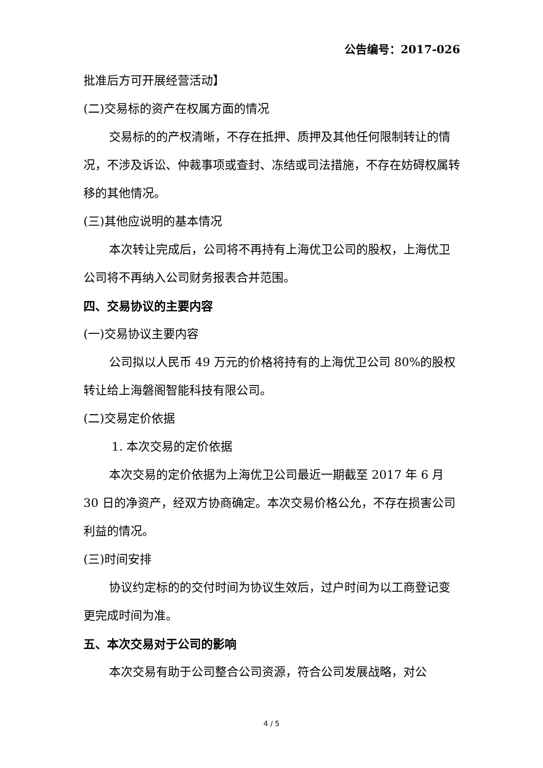公告编号：2017-026
批准后方可开展经营活动】
(二)交易标的资产在权属方面的情况
交易标的的产权清晰，不存在抵押、质押及其他任何限制转让的情况，不涉及诉讼、仲裁事项或查封、冻结或司法措施，不存在妨碍权属转移的其他情况。
(三)其他应说明的基本情况
本次转让完成后，公司将不再持有上海优卫公司的股权，上海优卫公司将不再纳入公司财务报表合并范围。
四、交易协议的主要内容
(一)交易协议主要内容
公司拟以人民币 49 万元的价格将持有的上海优卫公司 80%的股权转让给上海磐阁智能科技有限公司。
(二)交易定价依据
1. 本次交易的定价依据
本次交易的定价依据为上海优卫公司最近一期截至 2017 年 6 月 30 日的净资产，经双方协商确定。本次交易价格公允，不存在损害公司利益的情况。
(三)时间安排
协议约定标的的交付时间为协议生效后，过户时间为以工商登记变更完成时间为准。
五、本次交易对于公司的影响
本次交易有助于公司整合公司资源，符合公司发展战略，对公
4 / 5